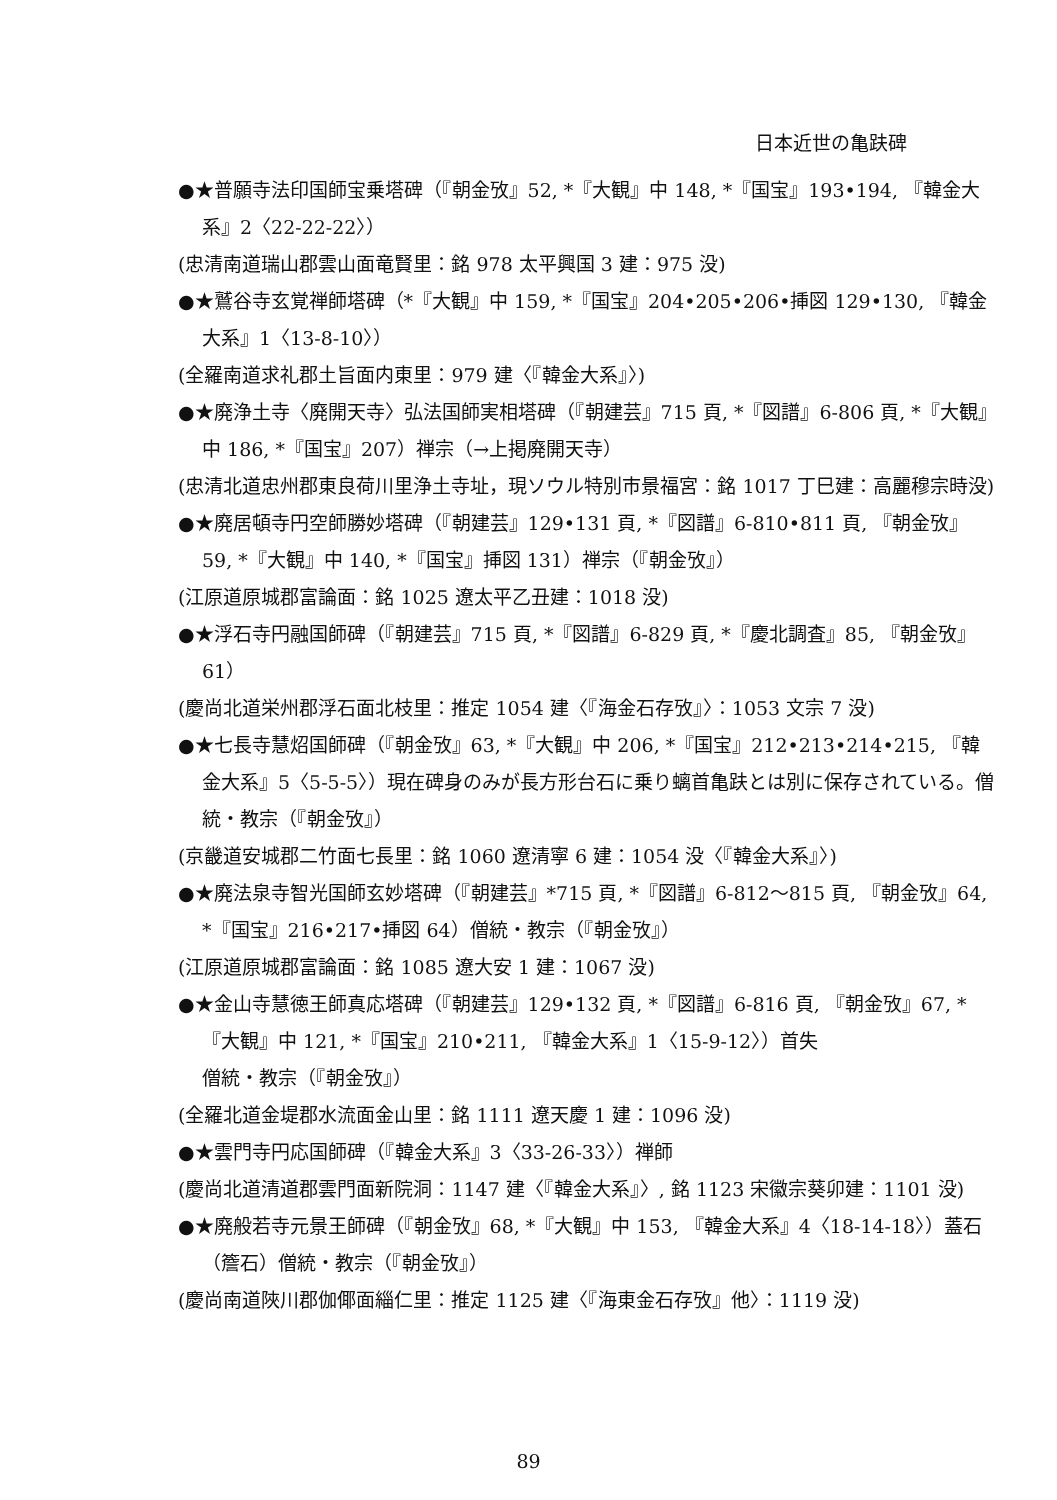日本近世の亀趺碑
●★普願寺法印国師宝乗塔碑（『朝金攷』52, *『大観』中 148, *『国宝』193•194, 『韓金大系』2〈22-22-22〉）
(忠清南道瑞山郡雲山面竜賢里：銘 978 太平興国 3 建：975 没)
●★鷲谷寺玄覚禅師塔碑（*『大観』中 159, *『国宝』204•205•206•挿図 129•130, 『韓金大系』1〈13-8-10〉）
(全羅南道求礼郡土旨面内東里：979 建〈『韓金大系』〉)
●★廃浄土寺〈廃開天寺〉弘法国師実相塔碑（『朝建芸』715 頁, *『図譜』6-806 頁, *『大観』中 186, *『国宝』207）禅宗（→上掲廃開天寺）
(忠清北道忠州郡東良荷川里浄土寺址，現ソウル特別市景福宮：銘 1017 丁巳建：高麗穆宗時没)
●★廃居頓寺円空師勝妙塔碑（『朝建芸』129•131 頁, *『図譜』6-810•811 頁, 『朝金攷』59, *『大観』中 140, *『国宝』挿図 131）禅宗（『朝金攷』）
(江原道原城郡富論面：銘 1025 遼太平乙丑建：1018 没)
●★浮石寺円融国師碑（『朝建芸』715 頁, *『図譜』6-829 頁, *『慶北調査』85, 『朝金攷』61）
(慶尚北道栄州郡浮石面北枝里：推定 1054 建〈『海金石存攷』〉：1053 文宗 7 没)
●★七長寺慧炤国師碑（『朝金攷』63, *『大観』中 206, *『国宝』212•213•214•215, 『韓金大系』5〈5-5-5〉）現在碑身のみが長方形台石に乗り螭首亀趺とは別に保存されている。僧統・教宗（『朝金攷』）
(京畿道安城郡二竹面七長里：銘 1060 遼清寧 6 建：1054 没〈『韓金大系』〉)
●★廃法泉寺智光国師玄妙塔碑（『朝建芸』*715 頁, *『図譜』6-812〜815 頁, 『朝金攷』64, *『国宝』216•217•挿図 64）僧統・教宗（『朝金攷』）
(江原道原城郡富論面：銘 1085 遼大安 1 建：1067 没)
●★金山寺慧徳王師真応塔碑（『朝建芸』129•132 頁, *『図譜』6-816 頁, 『朝金攷』67, *『大観』中 121, *『国宝』210•211, 『韓金大系』1〈15-9-12〉）首失
僧統・教宗（『朝金攷』）
(全羅北道金堤郡水流面金山里：銘 1111 遼天慶 1 建：1096 没)
●★雲門寺円応国師碑（『韓金大系』3〈33-26-33〉）禅師
(慶尚北道清道郡雲門面新院洞：1147 建〈『韓金大系』〉, 銘 1123 宋徽宗葵卯建：1101 没)
●★廃般若寺元景王師碑（『朝金攷』68, *『大観』中 153, 『韓金大系』4〈18-14-18〉）蓋石（簷石）僧統・教宗（『朝金攷』）
(慶尚南道陜川郡伽倻面緇仁里：推定 1125 建〈『海東金石存攷』他〉：1119 没)
89